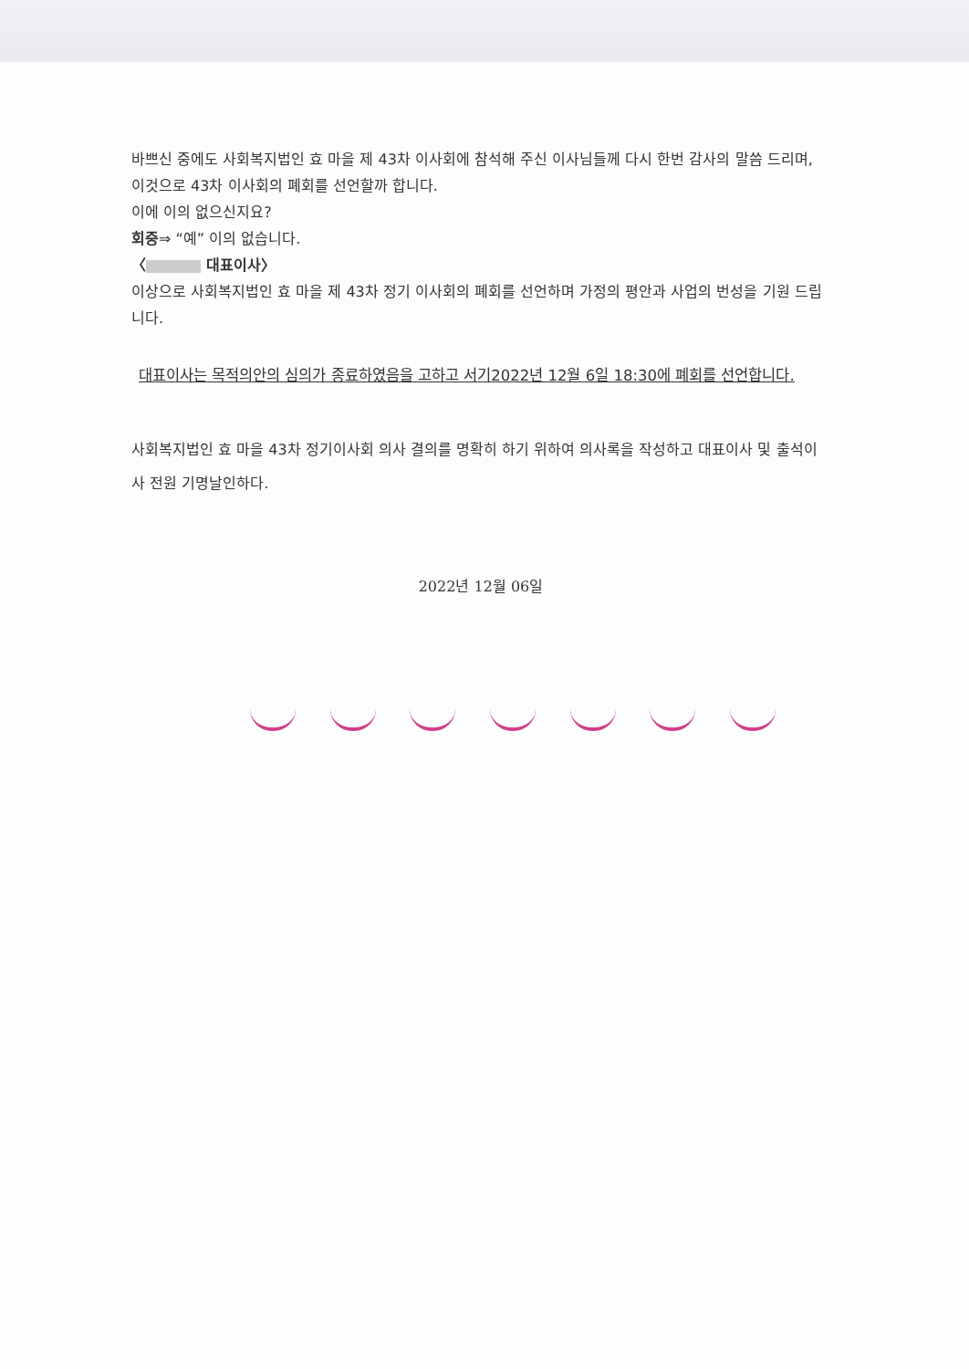바쁘신 중에도 사회복지법인 효 마을 제 43차 이사회에 참석해 주신 이사님들께 다시 한번 감사의 말씀 드리며, 이것으로 43차 이사회의 폐회를 선언할까 합니다.
이에 이의 없으신지요?
회중⇒ “예” 이의 없습니다.
〈 대표이사〉
이상으로 사회복지법인 효 마을 제 43차 정기 이사회의 폐회를 선언하며 가정의 평안과 사업의 번성을 기원 드립니다.
대표이사는 목적의안의 심의가 종료하였음을 고하고 서기2022년 12월 6일 18:30에 폐회를 선언합니다.
사회복지법인 효 마을 43차 정기이사회 의사 결의를 명확히 하기 위하여 의사록을 작성하고 대표이사 및 출석이사 전원 기명날인하다.
2022년 12월 06일